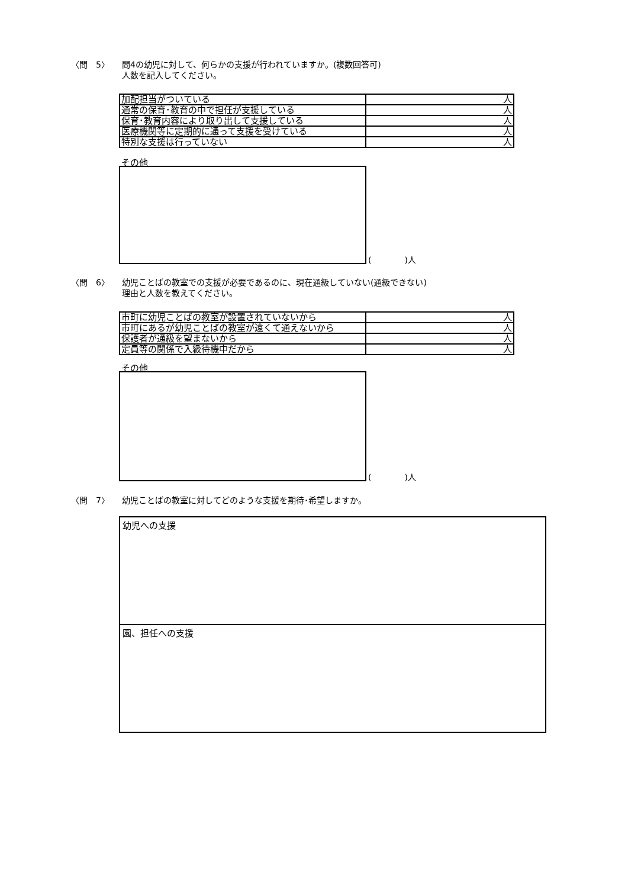〈問　5〉 問4の幼児に対して、何らかの支援が行われていますか。(複数回答可)
人数を記入してください。
| 加配担当がついている | 人 |
| 通常の保育･教育の中で担任が支援している | 人 |
| 保育･教育内容により取り出して支援している | 人 |
| 医療機関等に定期的に通って支援を受けている | 人 |
| 特別な支援は行っていない | 人 |
その他
(　　　　)人
〈問　6〉 幼児ことばの教室での支援が必要であるのに、現在通級していない(通級できない)
理由と人数を教えてください。
| 市町に幼児ことばの教室が設置されていないから | 人 |
| 市町にあるが幼児ことばの教室が遠くて通えないから | 人 |
| 保護者が通級を望まないから | 人 |
| 定員等の関係で入級待機中だから | 人 |
その他
(　　　　)人
〈問　7〉 幼児ことばの教室に対してどのような支援を期待･希望しますか。
幼児への支援
園、担任への支援